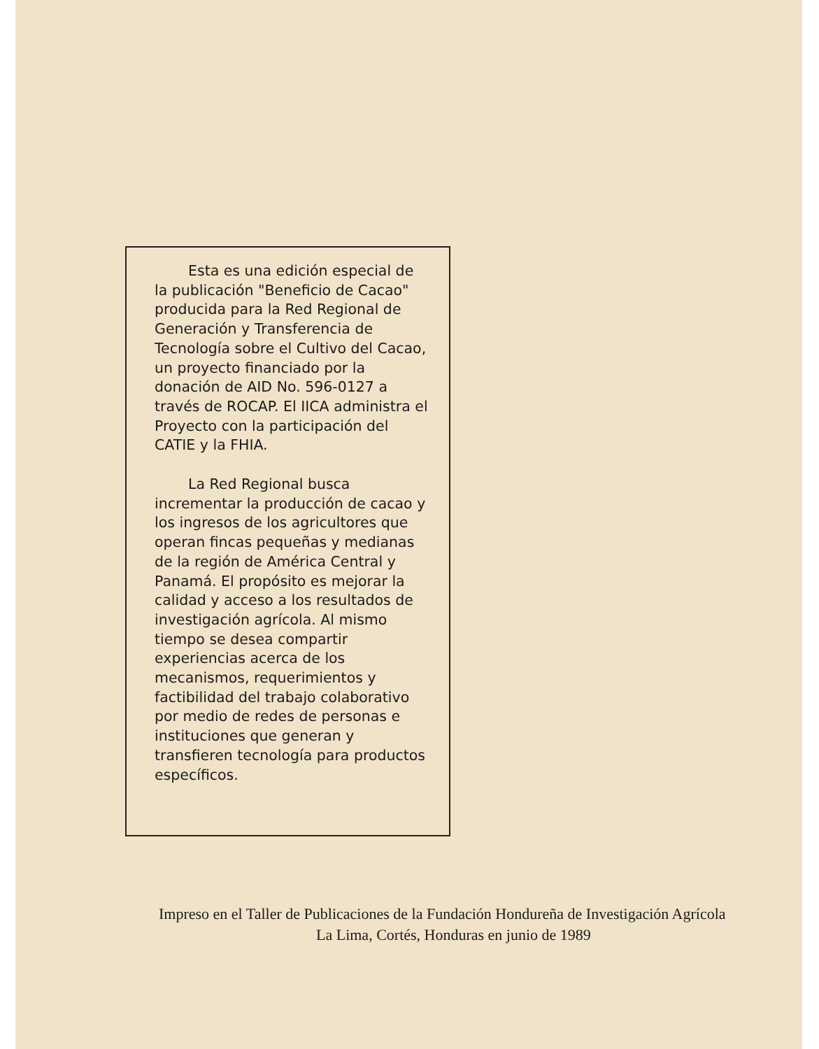Esta es una edición especial de la publicación "Beneficio de Cacao" producida para la Red Regional de Generación y Transferencia de Tecnología sobre el Cultivo del Cacao, un proyecto financiado por la donación de AID No. 596-0127 a través de ROCAP. El IICA administra el Proyecto con la participación del CATIE y la FHIA.
La Red Regional busca incrementar la producción de cacao y los ingresos de los agricultores que operan fincas pequeñas y medianas de la región de América Central y Panamá. El propósito es mejorar la calidad y acceso a los resultados de investigación agrícola. Al mismo tiempo se desea compartir experiencias acerca de los mecanismos, requerimientos y factibilidad del trabajo colaborativo por medio de redes de personas e instituciones que generan y transfieren tecnología para productos específicos.
Impreso en el Taller de Publicaciones de la Fundación Hondureña de Investigación Agrícola
La Lima, Cortés, Honduras en junio de 1989